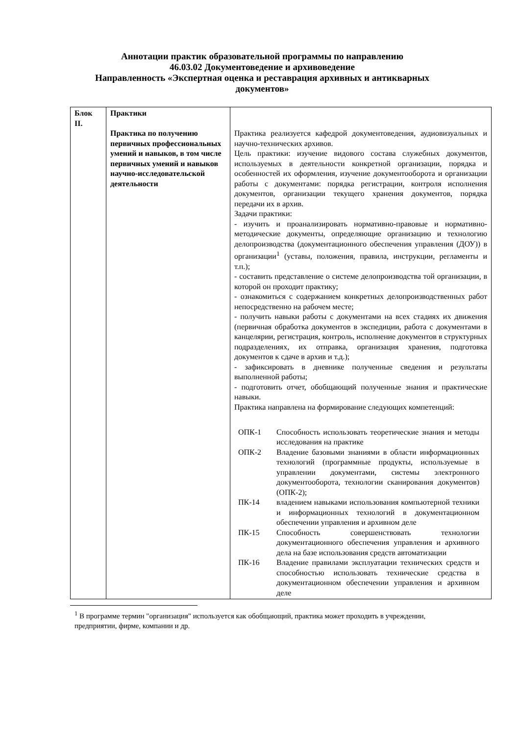Аннотации практик образовательной программы по направлению
46.03.02 Документоведение и архивоведение
Направленность «Экспертная оценка и реставрация архивных и антикварных документов»
| Блок II. | Практики Практика по получению первичных профессиональных умений и навыков, в том числе первичных умений и навыков научно-исследовательской деятельности | Практика реализуется кафедрой документоведения, аудиовизуальных и научно-технических архивов. Цель практики: изучение видового состава служебных документов, используемых в деятельности конкретной организации, порядка и особенностей их оформления, изучение документооборота и организации работы с документами: порядка регистрации, контроля исполнения документов, организации текущего хранения документов, порядка передачи их в архив. Задачи практики: - изучить и проанализировать нормативно-правовые и нормативно-методические документы, определяющие организацию и технологию делопроизводства (документационного обеспечения управления (ДОУ)) в организации<sup>1</sup> (уставы, положения, правила, инструкции, регламенты и т.п.); - составить представление о системе делопроизводства той организации, в которой он проходит практику; - ознакомиться с содержанием конкретных делопроизводственных работ непосредственно на рабочем месте; - получить навыки работы с документами на всех стадиях их движения (первичная обработка документов в экспедиции, работа с документами в канцелярии, регистрация, контроль, исполнение документов в структурных подразделениях, их отправка, организация хранения, подготовка документов к сдаче в архив и т.д.); - зафиксировать в дневнике полученные сведения и результаты выполненной работы; - подготовить отчет, обобщающий полученные знания и практические навыки. Практика направлена на формирование следующих компетенций: / ОПК-1 / Способность использовать теоретические знания и методы исследования на практике / / ОПК-2 / Владение базовыми знаниями в области информационных технологий (программные продукты, используемые в управлении документами, системы электронного документооборота, технологии сканирования документов) (ОПК-2); / / ПК-14 / владением навыками использования компьютерной техники и информационных технологий в документационном обеспечении управления и архивном деле / / ПК-15 / Способность совершенствовать технологии документационного обеспечения управления и архивного дела на базе использования средств автоматизации / / ПК-16 / Владение правилами эксплуатации технических средств и способностью использовать технические средства в документационном обеспечении управления и архивном деле / |
<sup>1</sup> В программе термин "организация" используется как обобщающий, практика может проходить в учреждении, предприятии, фирме, компании и др.